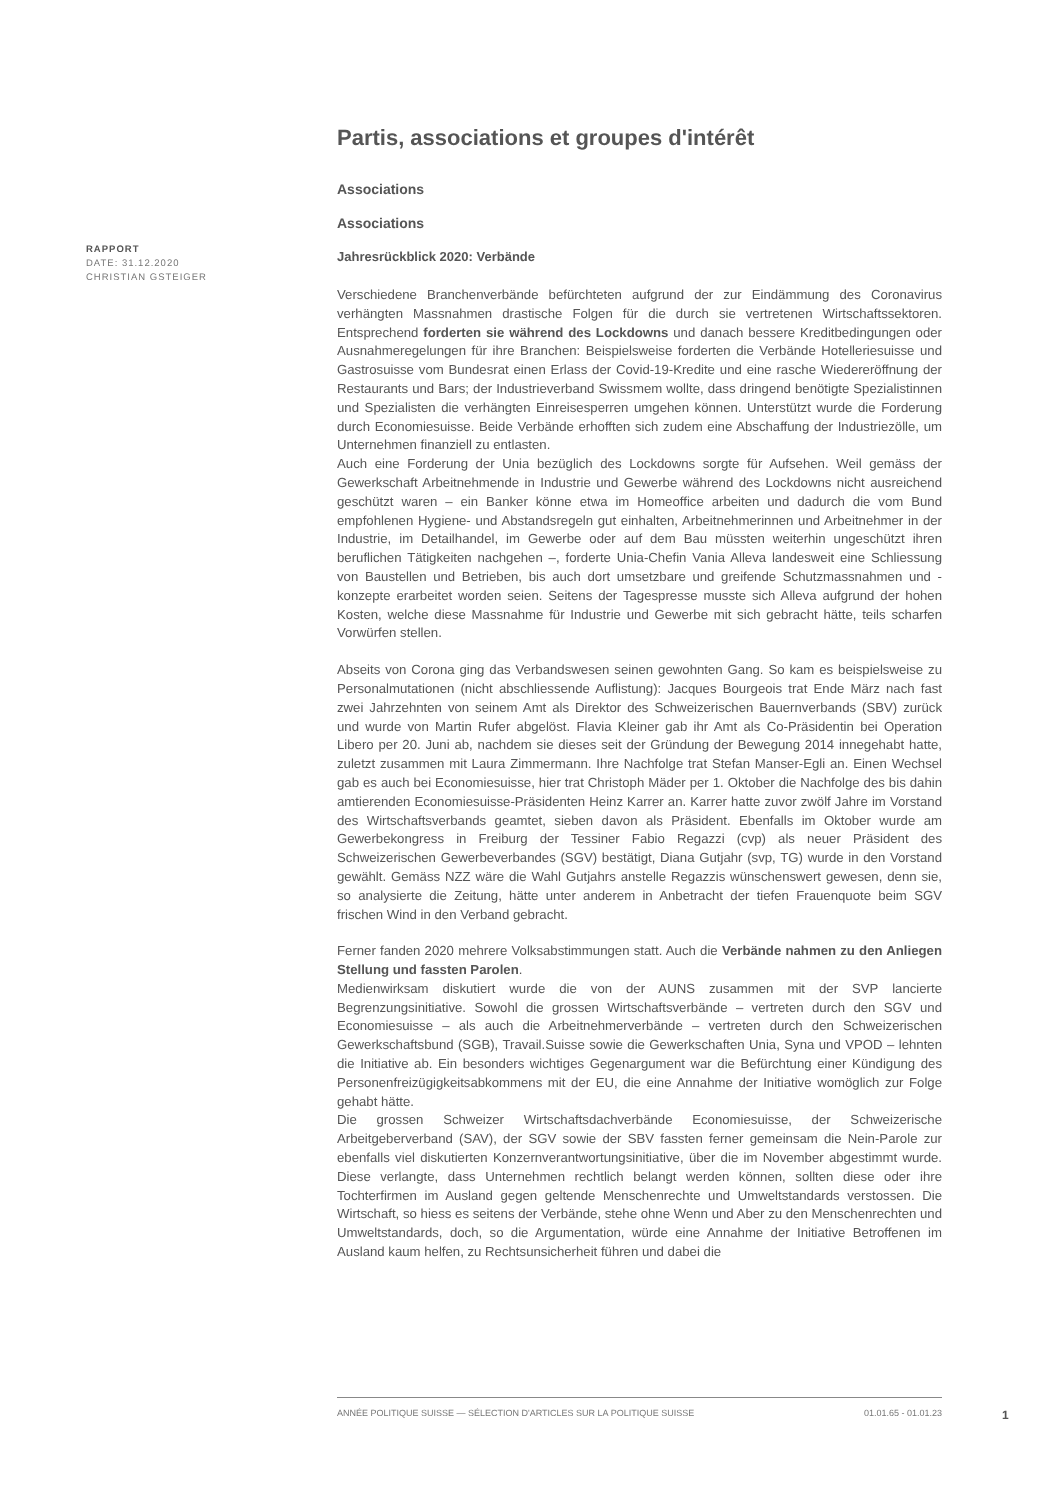Partis, associations et groupes d'intérêt
Associations
Associations
Jahresrückblick 2020: Verbände
Verschiedene Branchenverbände befürchteten aufgrund der zur Eindämmung des Coronavirus verhängten Massnahmen drastische Folgen für die durch sie vertretenen Wirtschaftssektoren. Entsprechend forderten sie während des Lockdowns und danach bessere Kreditbedingungen oder Ausnahmeregelungen für ihre Branchen: Beispielsweise forderten die Verbände Hotelleriesuisse und Gastrosuisse vom Bundesrat einen Erlass der Covid-19-Kredite und eine rasche Wiedereröffnung der Restaurants und Bars; der Industrieverband Swissmem wollte, dass dringend benötigte Spezialistinnen und Spezialisten die verhängten Einreisesperren umgehen können. Unterstützt wurde die Forderung durch Economiesuisse. Beide Verbände erhofften sich zudem eine Abschaffung der Industriezölle, um Unternehmen finanziell zu entlasten.
Auch eine Forderung der Unia bezüglich des Lockdowns sorgte für Aufsehen. Weil gemäss der Gewerkschaft Arbeitnehmende in Industrie und Gewerbe während des Lockdowns nicht ausreichend geschützt waren – ein Banker könne etwa im Homeoffice arbeiten und dadurch die vom Bund empfohlenen Hygiene- und Abstandsregeln gut einhalten, Arbeitnehmerinnen und Arbeitnehmer in der Industrie, im Detailhandel, im Gewerbe oder auf dem Bau müssten weiterhin ungeschützt ihren beruflichen Tätigkeiten nachgehen –, forderte Unia-Chefin Vania Alleva landesweit eine Schliessung von Baustellen und Betrieben, bis auch dort umsetzbare und greifende Schutzmassnahmen und -konzepte erarbeitet worden seien. Seitens der Tagespresse musste sich Alleva aufgrund der hohen Kosten, welche diese Massnahme für Industrie und Gewerbe mit sich gebracht hätte, teils scharfen Vorwürfen stellen.
Abseits von Corona ging das Verbandswesen seinen gewohnten Gang. So kam es beispielsweise zu Personalmutationen (nicht abschliessende Auflistung): Jacques Bourgeois trat Ende März nach fast zwei Jahrzehnten von seinem Amt als Direktor des Schweizerischen Bauernverbands (SBV) zurück und wurde von Martin Rufer abgelöst. Flavia Kleiner gab ihr Amt als Co-Präsidentin bei Operation Libero per 20. Juni ab, nachdem sie dieses seit der Gründung der Bewegung 2014 innegehabt hatte, zuletzt zusammen mit Laura Zimmermann. Ihre Nachfolge trat Stefan Manser-Egli an. Einen Wechsel gab es auch bei Economiesuisse, hier trat Christoph Mäder per 1. Oktober die Nachfolge des bis dahin amtierenden Economiesuisse-Präsidenten Heinz Karrer an. Karrer hatte zuvor zwölf Jahre im Vorstand des Wirtschaftsverbands geamtet, sieben davon als Präsident. Ebenfalls im Oktober wurde am Gewerbekongress in Freiburg der Tessiner Fabio Regazzi (cvp) als neuer Präsident des Schweizerischen Gewerbeverbandes (SGV) bestätigt, Diana Gutjahr (svp, TG) wurde in den Vorstand gewählt. Gemäss NZZ wäre die Wahl Gutjahrs anstelle Regazzis wünschenswert gewesen, denn sie, so analysierte die Zeitung, hätte unter anderem in Anbetracht der tiefen Frauenquote beim SGV frischen Wind in den Verband gebracht.
Ferner fanden 2020 mehrere Volksabstimmungen statt. Auch die Verbände nahmen zu den Anliegen Stellung und fassten Parolen.
Medienwirksam diskutiert wurde die von der AUNS zusammen mit der SVP lancierte Begrenzungsinitiative. Sowohl die grossen Wirtschaftsverbände – vertreten durch den SGV und Economiesuisse – als auch die Arbeitnehmerverbände – vertreten durch den Schweizerischen Gewerkschaftsbund (SGB), Travail.Suisse sowie die Gewerkschaften Unia, Syna und VPOD – lehnten die Initiative ab. Ein besonders wichtiges Gegenargument war die Befürchtung einer Kündigung des Personenfreizügigkeitsabkommens mit der EU, die eine Annahme der Initiative womöglich zur Folge gehabt hätte.
Die grossen Schweizer Wirtschaftsdachverbände Economiesuisse, der Schweizerische Arbeitgeberverband (SAV), der SGV sowie der SBV fassten ferner gemeinsam die Nein-Parole zur ebenfalls viel diskutierten Konzernverantwortungsinitiative, über die im November abgestimmt wurde. Diese verlangte, dass Unternehmen rechtlich belangt werden können, sollten diese oder ihre Tochterfirmen im Ausland gegen geltende Menschenrechte und Umweltstandards verstossen. Die Wirtschaft, so hiess es seitens der Verbände, stehe ohne Wenn und Aber zu den Menschenrechten und Umweltstandards, doch, so die Argumentation, würde eine Annahme der Initiative Betroffenen im Ausland kaum helfen, zu Rechtsunsicherheit führen und dabei die
RAPPORT
DATE: 31.12.2020
CHRISTIAN GSTEIGER
ANNÉE POLITIQUE SUISSE — SÉLECTION D'ARTICLES SUR LA POLITIQUE SUISSE 01.01.65 - 01.01.23
1